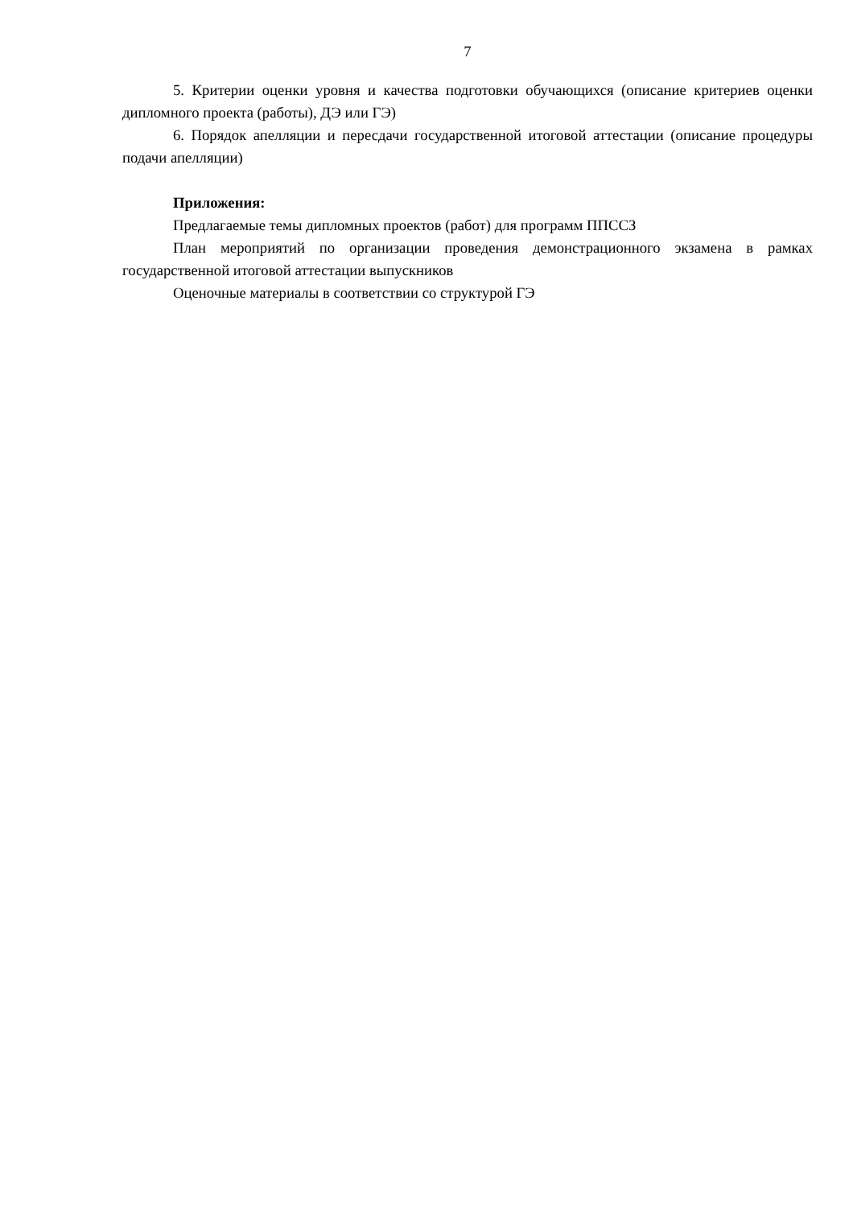7
5. Критерии оценки уровня и качества подготовки обучающихся (описание критериев оценки дипломного проекта (работы), ДЭ или ГЭ)
6. Порядок апелляции и пересдачи государственной итоговой аттестации (описание процедуры подачи апелляции)
Приложения:
Предлагаемые темы дипломных проектов (работ) для программ ППССЗ
План мероприятий по организации проведения демонстрационного экзамена в рамках государственной итоговой аттестации выпускников
Оценочные материалы в соответствии со структурой ГЭ